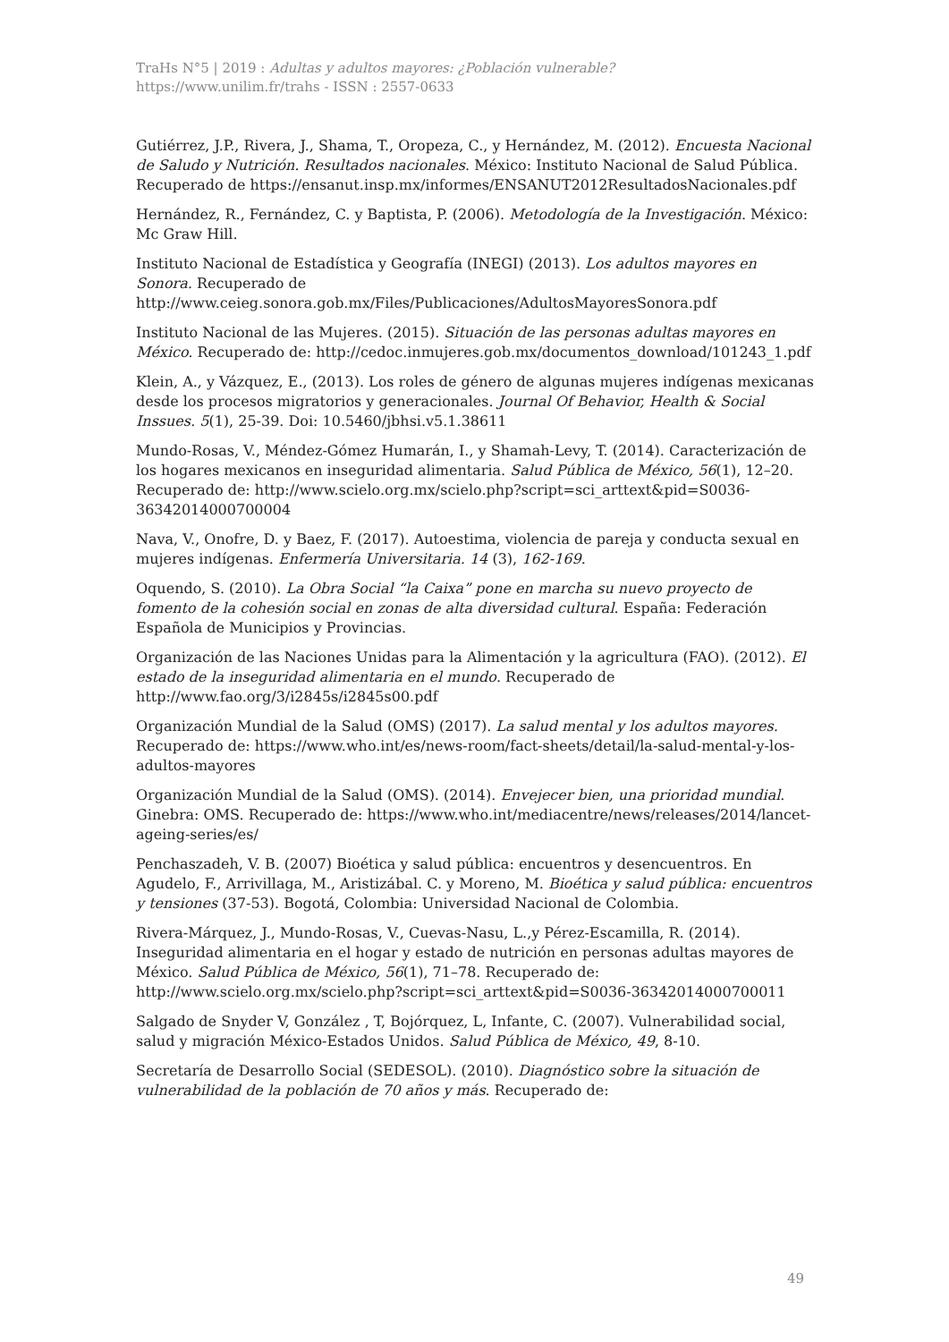TraHs N°5 | 2019 : Adultas y adultos mayores: ¿Población vulnerable?
https://www.unilim.fr/trahs - ISSN : 2557-0633
Gutiérrez, J.P., Rivera, J., Shama, T., Oropeza, C., y Hernández, M. (2012). Encuesta Nacional de Saludo y Nutrición. Resultados nacionales. México: Instituto Nacional de Salud Pública. Recuperado de https://ensanut.insp.mx/informes/ENSANUT2012ResultadosNacionales.pdf
Hernández, R., Fernández, C. y Baptista, P. (2006). Metodología de la Investigación. México: Mc Graw Hill.
Instituto Nacional de Estadística y Geografía (INEGI) (2013). Los adultos mayores en Sonora. Recuperado de http://www.ceieg.sonora.gob.mx/Files/Publicaciones/AdultosMayoresSonora.pdf
Instituto Nacional de las Mujeres. (2015). Situación de las personas adultas mayores en México. Recuperado de: http://cedoc.inmujeres.gob.mx/documentos_download/101243_1.pdf
Klein, A., y Vázquez, E., (2013). Los roles de género de algunas mujeres indígenas mexicanas desde los procesos migratorios y generacionales. Journal Of Behavior, Health & Social Inssues. 5(1), 25-39. Doi: 10.5460/jbhsi.v5.1.38611
Mundo-Rosas, V., Méndez-Gómez Humarán, I., y Shamah-Levy, T. (2014). Caracterización de los hogares mexicanos en inseguridad alimentaria. Salud Pública de México, 56(1), 12–20. Recuperado de: http://www.scielo.org.mx/scielo.php?script=sci_arttext&pid=S0036-36342014000700004
Nava, V., Onofre, D. y Baez, F. (2017). Autoestima, violencia de pareja y conducta sexual en mujeres indígenas. Enfermería Universitaria. 14 (3), 162-169.
Oquendo, S. (2010). La Obra Social “la Caixa” pone en marcha su nuevo proyecto de fomento de la cohesión social en zonas de alta diversidad cultural. España: Federación Española de Municipios y Provincias.
Organización de las Naciones Unidas para la Alimentación y la agricultura (FAO). (2012). El estado de la inseguridad alimentaria en el mundo. Recuperado de http://www.fao.org/3/i2845s/i2845s00.pdf
Organización Mundial de la Salud (OMS) (2017). La salud mental y los adultos mayores. Recuperado de: https://www.who.int/es/news-room/fact-sheets/detail/la-salud-mental-y-los-adultos-mayores
Organización Mundial de la Salud (OMS). (2014). Envejecer bien, una prioridad mundial. Ginebra: OMS. Recuperado de: https://www.who.int/mediacentre/news/releases/2014/lancet-ageing-series/es/
Penchaszadeh, V. B. (2007) Bioética y salud pública: encuentros y desencuentros. En Agudelo, F., Arrivillaga, M., Aristizábal. C. y Moreno, M. Bioética y salud pública: encuentros y tensiones (37-53). Bogotá, Colombia: Universidad Nacional de Colombia.
Rivera-Márquez, J., Mundo-Rosas, V., Cuevas-Nasu, L.,y Pérez-Escamilla, R. (2014). Inseguridad alimentaria en el hogar y estado de nutrición en personas adultas mayores de México. Salud Pública de México, 56(1), 71–78. Recuperado de: http://www.scielo.org.mx/scielo.php?script=sci_arttext&pid=S0036-36342014000700011
Salgado de Snyder V, González , T, Bojórquez, L, Infante, C. (2007). Vulnerabilidad social, salud y migración México-Estados Unidos. Salud Pública de México, 49, 8-10.
Secretaría de Desarrollo Social (SEDESOL). (2010). Diagnóstico sobre la situación de vulnerabilidad de la población de 70 años y más. Recuperado de:
49